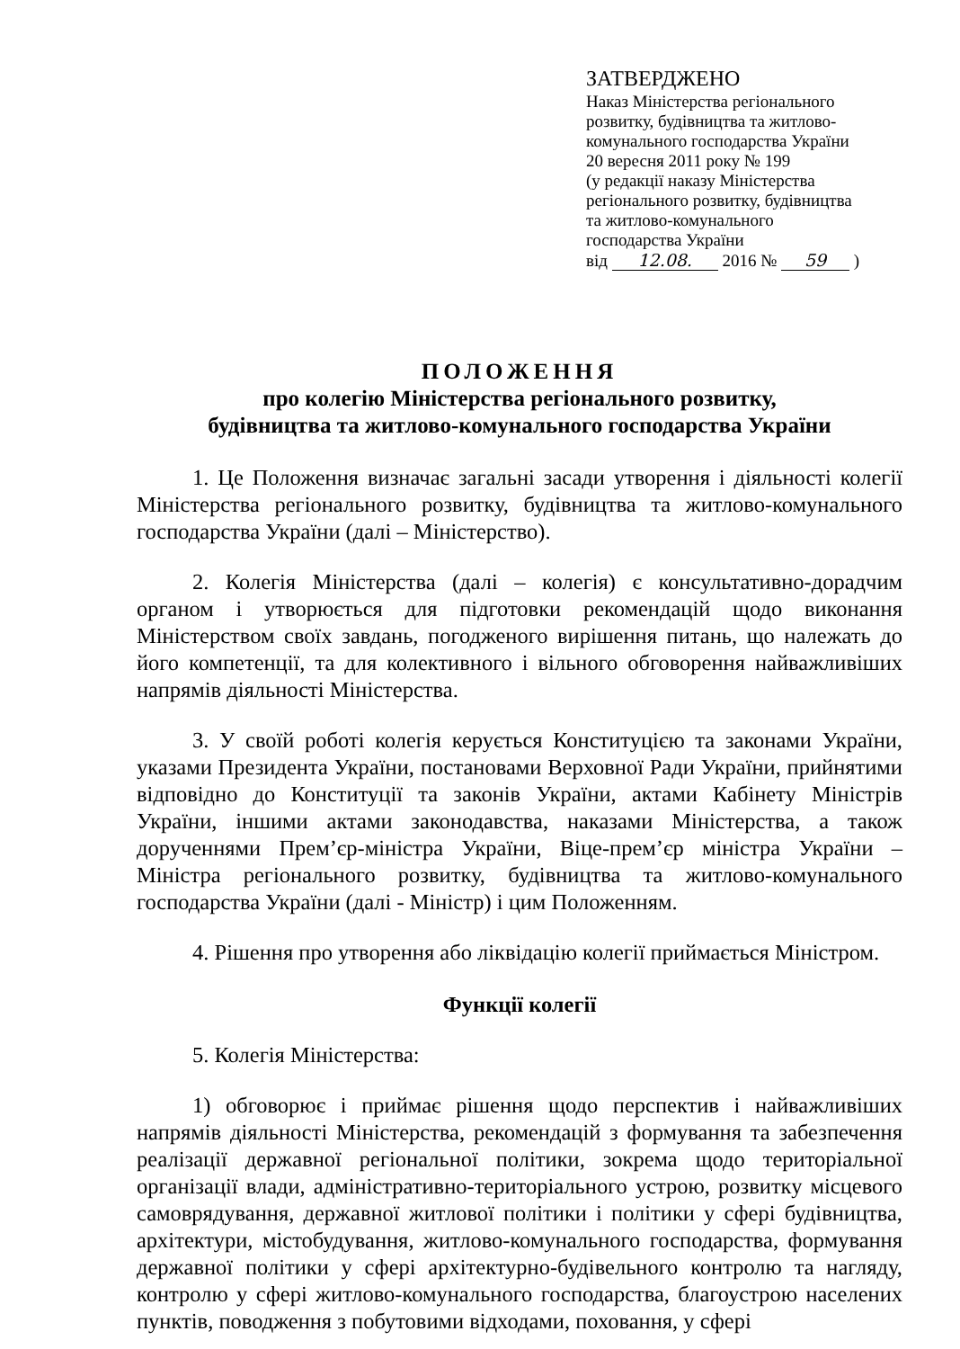ЗАТВЕРДЖЕНО
Наказ Міністерства регіонального
розвитку, будівництва та житлово-
комунального господарства України
20 вересня 2011 року № 199
(у редакції наказу Міністерства
регіонального розвитку, будівництва
та житлово-комунального
господарства України
від 12.08. 2016 № 59 )
ПОЛОЖЕННЯ
про колегію Міністерства регіонального розвитку,
будівництва та житлово-комунального господарства України
1. Це Положення визначає загальні засади утворення і діяльності колегії Міністерства регіонального розвитку, будівництва та житлово-комунального господарства України (далі – Міністерство).
2. Колегія Міністерства (далі – колегія) є консультативно-дорадчим органом і утворюється для підготовки рекомендацій щодо виконання Міністерством своїх завдань, погодженого вирішення питань, що належать до його компетенції, та для колективного і вільного обговорення найважливіших напрямів діяльності Міністерства.
3. У своїй роботі колегія керується Конституцією та законами України, указами Президента України, постановами Верховної Ради України, прийнятими відповідно до Конституції та законів України, актами Кабінету Міністрів України, іншими актами законодавства, наказами Міністерства, а також дорученнями Прем’єр-міністра України, Віце-прем’єр міністра України – Міністра регіонального розвитку, будівництва та житлово-комунального господарства України (далі - Міністр) і цим Положенням.
4. Рішення про утворення або ліквідацію колегії приймається Міністром.
Функції колегії
5. Колегія Міністерства:
1) обговорює і приймає рішення щодо перспектив і найважливіших напрямів діяльності Міністерства, рекомендацій з формування та забезпечення реалізації державної регіональної політики, зокрема щодо територіальної організації влади, адміністративно-територіального устрою, розвитку місцевого самоврядування, державної житлової політики і політики у сфері будівництва, архітектури, містобудування, житлово-комунального господарства, формування державної політики у сфері архітектурно-будівельного контролю та нагляду, контролю у сфері житлово-комунального господарства, благоустрою населених пунктів, поводження з побутовими відходами, поховання, у сфері